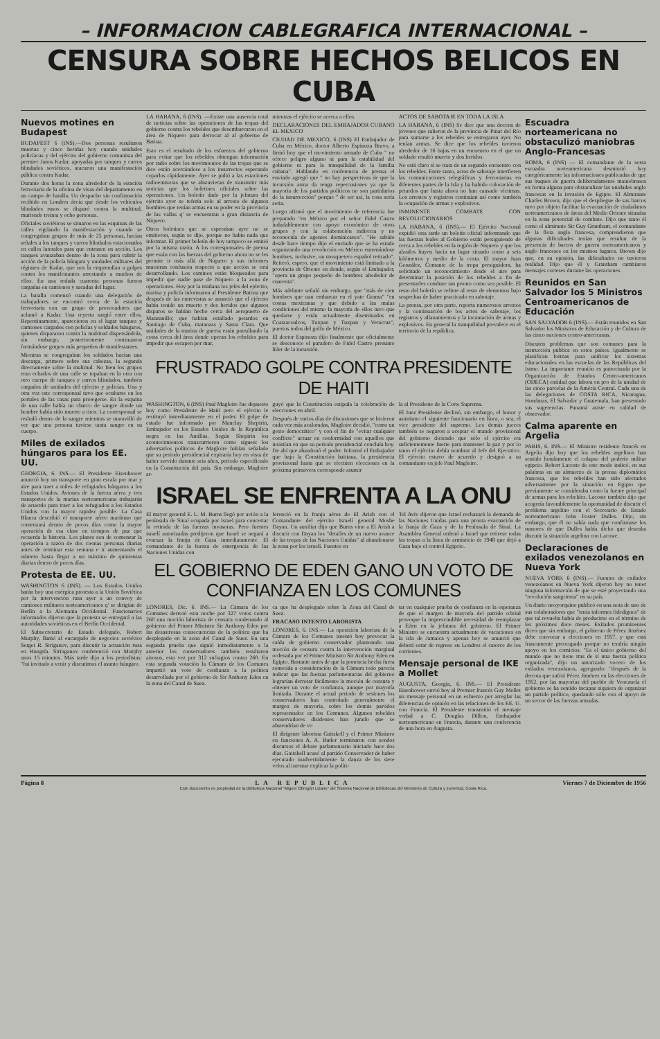– INFORMACION CABLEGRAFICA INTERNACIONAL –
CENSURA SOBRE HECHOS BELICOS EN CUBA
Nuevos motines en Budapest
BUDAPEST 6 (INS).—Dos personas resultaron muertas y cinco heridas hoy cuando unidades policíacas y del ejército del gobierno comunista del premier Janos Kadar, apoyadas por tanques y carros blindados soviéticos, atacaron una manifestación pública contra Kadar.
Durante dos horas la zona alrededor de la estación ferroviaria de la oficina de visas del departamento en un campo de batalla. Un despacho sin confirmación recibido en Londres decía que desde los vehículos blindados rusos se disparó contra la multitud, muriendo treinta y ocho personas.
Oficiales soviéticos se situaron en las esquinas de las calles vigilando la manifestación y cuando se congregaban grupos de más de 25 personas, hacían señales a los tanques y carros blindados estacionados en calles laterales para que entrasen en acción. Los tanques avanzaban dentro de la zona para cubrir la acción de la policía húngara y unidades militares del régimen de Kadar, que nos la emprendían a golpes contra los manifestantes arrestando a muchos de ellos. En una redada cuarenta personas fueron cargadas en camiones y sacadas del lugar.
La batalla comenzó cuando una delegación de trabajadores se encontró cerca de la estación ferroviaria con un grupo de provocadores que aclamó a Kadar. Una reyerta surgió entre ellos. Repentinamente, aparecieron en el lugar tanques y camiones cargados con policías y soldados húngaros, quienes dispararon contra la multitud dispersándola, sin embargo, posteriormente continuaron formándose grupos más pequeños de manifestantes.
Mientras se congregaban los soldados hacían una descarga, primero sobre sus cabezas, la segunda directamente sobre la multitud. No bien los grupos eran echados de una calle se topaban en la otra con otro cuerpo de tanques y carros blindados, también cargados de unidades del ejército y policías. Una y otra vez este corresponsal tuvo que ocultarse en los portales de las casas para protegerse. En la esquina de una calle había un charco de sangre donde un hombre había sido muerto a tiros. La corresponsal se resbaló dentro de la sangre mientras se maravilló de ver que una persona tuviese tanta sangre en su cuerpo.
Miles de exilados húngaros para los EE. UU.
GEORGIA, 6. INS.— El Presidente Eisenhower anunció hoy un transporte en gran escala por mar y aire para traer a miles de refugiados húngaros a los Estados Unidos. Aviones de la fuerza aérea y tres transportes de la marina norteamericana trabajarán de acuerdo para traer a los refugiados a los Estados Unidos con la mayor rapidez posible. La Casa Blanca describió el transporte aéreo marítimo que comenzará dentro de pocos días como la mayor operación de esa clase en tiempos de paz que recuerda la historia. Los planes son de comenzar la operación a razón de dos cientas personas diarias antes de terminar esta semana e ir aumentando el número hasta llegar a un máximo de quinientas diarias dentro de pocos días.
Protesta de EE. UU.
WASHINGTON 6 (INS). — Los Estados Unidos harán hoy una enérgica protesta a la Unión Soviética por la intervención rusa ayer a un convoy de camiones militares norteamericanos q' se dirigían de Berlín a la Alemania Occidental. Funcionarios informados dijeron que la protesta se entregará a las autoridades soviéticas en el Berlín Occidental.
El Subsecretario de Estado delegado, Robert Murphy, llamó al encargado de negocios soviético Sergei R. Striganov, para discutir la actuación rusa en Hungría. Stringanov conferenció con Murphy unos 15 minutos. Más tarde dijo a los periodistas: "fui invitado a venir y discutimos el asunto húngaro.
LA HABANA, 6 (INS). —Existe una ausencia total de noticias sobre las operaciones de las tropas del gobierno contra los rebeldes que desembarcaron en el área de Niquero para derrocar al al gobierno de Batista.
Esto es el resultado de los esfuerzos del gobierno para evitar que los rebeldes obtengan información por radio sobre los movimientos de las tropas que se dice están acercándose a los insurrectos esperando coparlos rápidamente. Ayer se pidió a las estaciones radioemisoras que se abstuvieran de transmitir más noticias que los boletines oficiales sobre las operaciones. Un boletín dado por la jefatura del ejército ayer se refería solo al arresto de algunos hombres que tenían armas en su poder en la provincia de las vallas q' se encuentran a gran distancia de Niquero.
Otros boletines que se esperaban ayer no se emitieron, según se dijo, porque no había nada que informar. El primer boletín de hoy tampoco se emitió por la misma razón. A los corresponsales de prensa que están con las fuerzas del gobierno ahora no se les permite ir más allá de Niquero y sus informes muestran confusión respecto a que acción se está desarrollando. Los caminos están bloqueados para impedir que nadie pase de Niquero a la zona de operaciones. Hoy por la mañana los jefes del ejército, marina y policía informaron al Presidente Batista que después de las entrevistas se anunció que el ejército había tenido un muerto y dos heridos que algunos disparos se habían hecho cerca del aeropuerto de Manzanillo; que habían estallado petardos en Santiago de Cuba, matanzas y Santa Clara. Que unidades de la marina de guerra están patrullando la costa cerca del área donde operan los rebeldes para impedir que escapen por mar,
mientras el ejército se acerca a ellos.
DECLARACIONES DEL EMBAJADOR CUBANO EL MEXICO
CIUDAD DE MEXICO, 6 (INS) El Embajador de Cuba en México, doctor Alberto Espinoza Bravo, a firmó hoy que el movimiento armado de Cuba " no ofrece peligro alguno ni para la estabilidad del gobierno ni para la tranquilidad de la familia cubana". Hablando en conferencia de prensa el enviado agregó que " no hay perspectivas de que la incursión arma da tenga repercusiones ya que la mayoría de los partidos políticos no son partidarios de la insurrección" porque " de ser así, la cosa sería seria.
Luego afirmó que el movimiento de referencia fue preparado "en México por el señor Fidel Castro indudablemente con apoyo económico de otros grupos y con la colaboración indirecta y no reconocida de agentes dominicanos". "He sabido desde hace tiempo dijo el enviado que se ha estado organizando una revolución en México entrenándose hombres, inclusive, un mosquetero español retirado". Reiteró, espero, que el movimiento está limitado a la provincia de Oriente en donde, según el Embajador, "opera un grupo pequeño de hombres alrededor de cuarenta".
Más adelante señaló sin embargo, que "más de cien hombres que nan embarcar en el yate Grama" "en costas mexicanas y que debido a las malas condiciones del mismo la mayoría de ellos tuvo que quedarse y están actualmente diseminados en Coatzacoalcos, Tuxpan y Tuxpan y Veracruz", puertos todos del golfo de México.
El doctor Espinoza dijo finalmente que oficialmente se desconoce el paradero de Fidel Castro presunto líder de la incursión.
ACTOS DE SABOTAJE EN TODA LA ISLA
LA HABANA, 6 (INS) Se dice que una docena de jóvenes que salieron de la provincia de Pinar del Río para sumarse a los rebeldes se entregaron ayer. No tenían armas. Se dice que los rebeldes tuvieron alrededor de 16 bajas en un encuentro en el que un soldado resultó muerto y dos heridos.
No está claro si se trata de un segundo encuentro con los rebeldes. Entre tanto, actos de sabotaje interfieren las comunicaciones telegráficas y ferroviarias en diferentes partes de la Isla y ha habido colocación de petardos que hasta ahora no han causado víctimas. Los arrestos y registros continúan así como también la ocupación de armas y explosivos.
INMINENTE COMBATE CON REVOLUCIONARIOS
LA HABANA, 6 (INS).— El Ejército Nacional expidió esta tarde un boletín oficial informando que las fuerzas leales al Gobierno están persiguiendo de cerca a los rebeldes en la región de Niquero y que los alzados huyen hacia un lugar situado como a seis kilómetros y medio de la costa. El mayor Juan González, Comante de la tropa persiguidora, ha solicitado un reconocimiento desde el aire para determinar la posición de los rebeldes a fin de presentarles combate tan pronto como sea posible. El resto del boletín se refiere al resto de elementos bajo sospechas de haber practicado en sabotaje.
La prensa, por otra parte, reporta numerosos arrestos y la continuación de los actos de sabotaje, los registros y allanamientos y la incautación de armas y explosivos. En general la tranquilidad prevalece en el territorio de la república.
FRUSTRADO GOLPE CONTRA PRESIDENTE DE HAITI
WASHINGTON, 6 (INS) Paul Magloire fue depuesto hoy como Presidente de Haití pero el ejército le restituyó inmediatamente en el poder. El golpe de estado fue informado por Mauclay Shepirin, Embajador en los Estados Unidos de la República negra en las Antillas. Según Shepirin los acontecimientos transcurrieron como siguen: los adversarios políticos de Magloire habían señalado que su periodo presidencial expiraría hoy en vista de haber servido durante seis años, periodo especificado en la Constitución del país. Sin embargo, Magloire ar-
guyó que la Constitución estipula la celebración de elecciones en abril.
Después de varios días de discusiones que se hicieron cada vez más acaloradas, Magloire decidió, "como un gesto democrático" y con el fin de "evitar cualquier conflicto" actuar en conformidad con aquellos que insistían en que su periodo presidencial concluía hoy. De ahí que abandonó el poder. Informó el Embajador que bajo la Constitución haitiana, la presidencia provisional hasta que se efectúen elecciones en la próxima primavera corresponde asumir
la al Presidente de la Corte Suprema.
El Juez Presidente declinó, sin embargo, el honor y asimismo el siguiente funcionario en línea, o sea, el vice presidente del supremo. Los demás jueces también se negaron a aceptar el mando provisional del gobierno diciendo que sólo el ejército era suficientemente fuerte para mantener la paz y por lo tanto el ejército debía nombrar al Jefe del Ejecutivo. El ejército estuvo de acuerdo y designó a su comandante en jefe Paul Magloire.
ISRAEL SE ENFRENTA A LA ONU
El mayor general E. L. M. Burns llegó por avión a la península de Sinaí ocupada por Israel para concertar la retirada de las fuerzas invasoras. Pero fuentes israelí autorizadas predijeron que Israel se negará a evacuar la franja de Gaza inmediatamente. El comandante de la fuerza de emergencia de las Naciones Unidas con
ferenció en la franja aérea de El Arish con el Comandante del ejército Israelí general Moshe Dayan. Un auxiliar dijo que Burns vino a El Arish a discutir con Dayan los "detalles de un nuevo avance de las tropas de las Naciones Unidas" al abandonarse la zona por los israelí. Fuentes en
Tel Aviv dijeron que Israel rechazará la demanda de las Naciones Unidas para una pronta evacuación de la franja de Gaza y de la Península de Sinaí. La Asamblea General ordenó a Israel que retirese todas las tropas a la línea de armisticio de 1948 que dejó a Gaza bajo el control Egipcio.
EL GOBIERNO DE EDEN GANO UN VOTO DE CONFIANZA EN LOS COMUNES
LONDRES, Dic. 6. INS.— La Cámara de los Comunes derrotó esta noche por 327 votos contra 260 una moción laborista de censura condenando al gobierno del Primer Ministro Sir Anthony Eden por las desastrosas consecuencias de la política que ha desplegado en la zona del Canal de Suez. En una segunda prueba que siguió inmediatamente a la anterior los conservadores también resultaron airosos, esta vez por 312 sufragios contra 260. En esta segunda votación la Cámara de los Comunes impartió un voto de confianza a la política desarrollada por el gobierno de Sir Anthony Eden en la zona del Canal de Suez.
ca que ha desplegado sobre la Zona del Canal de Suez.
FRACASO INTENTO LABORISTA
LONDRES, 6. INS.— La oposición laborista de la Cámara de los Comunes intentó hoy provocar la caída de gobierno conservador planteando una moción de censura contra la intervención marginal ordenada por el Primer Ministro Sir Anthony Eden en Egipto. Bastante antes de que la ponencia hecha fuera sometida a consideración de la Cámara todo parecía indicar que las fuerzas parlamentarias del gobierno lograrían derrotar fácilmente la moción de censura y obtener un voto de confianza, aunque por mayoría limitada. Durante el actual periodo de sesiones los conservadores han controlado generalmente el margen de mayoría, sobre los demás partidos representados en los Comunes. Algunos rebeldes conservadores disidentes han jurado que se abstendrían de vo
El dirigente laborista Gaitskell y el Primer Ministro en funciones A. A. Butler terminaron con sendos discursos el debate parlamentario iniciado hace dos días. Gaitskell acusó al partido Conservador de haber ejecutado inadvertidamente la danza de los siete velos al intentar explicar la políti-
tar en cualquier prueba de confianza en la esperanza de que el margen de mayoría del partido oficial provoque la imprescindible necesidad de reemplazar a Eden en la jefatura del gobierno. El Primer Ministro se encuentra actualmente de vacaciones en la isla de Jamaica y apenas hoy se anunció que deberá estar de regreso en Londres el catorce de los corrientes.
Mensaje personal de IKE a Mollet
AUGUSTA, Georgia, 6. INS.— El Presidente Eisenhower envió hoy al Premier francés Guy Mollet un mensaje personal en un esfuerzo por arreglar las diferencias de opinión en las relaciones de los EE. U. con Francia. El Presidente transmitió el mensaje verbal a C. Douglas Dillon, Embajador norteamericano en Francia, durante una conferencia de una hora en Augusta.
Escuadra norteamericana no obstaculizó maniobras Anglo-Francesas
ROMA, 6 (INS) — El comandante de la sexta escuadra norteamericana desmintió hoy categóricamente las informaciones publicadas de que sus buques de guerra deliberadamente maniobrasen en forma alguna para obstaculizar las unidades anglo francesas en la invasión de Egipto. El Almirante Charles Brown, dijo que el despliegue de sus barcos tuvo por objeto facilitar la evacuación de ciudadanos norteamericanos de áreas del Medio Oriente situadas en la zona potencial de combate. Dijo que tanto él como el almirante Sir Guy Grantham, el comandante de la flota anglo francesa, comprendieron que algunas dificultades tenían que resultar de la presencia de barcos de guerra norteamericanos y anglo franceses en los mismos lugares. Brown dijo que, en su opinión, las dificultades no tuvieron realidad. Dijo que él y Grantham cambiaron mensajes corteses durante las operaciones.
Reunidos en San Salvador los 5 Ministros Centroamericanos de Educación
SAN SALVADOR 6 (INS).— Están reunidos en San Salvador los Ministros de Educación y de Cultura de las cinco naciones centro-americanas.
Discuten problemas que son comunes para la instrucción pública en estos países. Igualmente se planifican formas para unificar los sistemas educacionales en las escuelas de las Repúblicas del Istmo. La importante reunión es patrocinada por la Organización de Estados Centro-americanos (ODECA) entidad que labora en pro de la unidad de las cinco parcelas de la Améria Central. Cada una de las delegaciones de COSTA RICA, Nicaragua, Honduras, El Salvador y Guatemala, han presentado sus sugerencias. Panamá asiste en calidad de observador.
Calma aparente en Argelia
PARIS, 6. INS.— El Ministro residente francés en Argelia dijo hoy que los rebeldes argelinos han sentido hondamente el colapso del poderío militar egipcio. Robert Lacoste de este modo indicó, en sus palabras en un almuerzo de la prensa diplomática francesa, que los rebeldes han sido afectados adversamente por la situación en Egipto que previamente se consideraba como la fuente principal de armas para los rebeldes. Lacoste también dijo que acogería favorablemente la oportunidad de discutir el problema argelino con el Secretario de Estado norteamericano John Foster Dulles. Dijo, sin embargo, que él no sabía nada que confirmase los rumores de que Dulles había dicho que deseaba discutir la situación argelina con Lacoste.
Declaraciones de exilados venezolanos en Nueva York
NUEVA YORK 6 (INS).— Fuentes de exilados venezolanos en Nueva York dijeron hoy no tener ninguna información de que se esté proyectando una "revolución sangrienta" en su país.
Un diario neoyorquino publicó en una nota de uno de sus colaboradores que "tenía informes fidedignos" de que tal revuelta había de producirse en el término de los próximos doce meses. Exilados prominentes dicen que sin embargo, el gobierno de Pérez Jiménez debe convocar a elecciones en 1957, y que está francamente preocupado porque no tendría ningún apoyo en los comicios. "Es el único gobierno del mundo que no tiene tras de sí una fuerza política organizada", dijo un autorizado vocero de los exilados venezolanos, agregando: "después de la derrota que sufrió Pérez Jiménez en las elecciones de 1952, por las mayorías del pueblo de Venezuela el gobierno se ha sentido incapaz siquiera de organizar un partido político, quedando sólo con el apoyo de un sector de las fuerzas armadas.
Página 8 LA REPUBLICA Viernes 7 de Diciembre de 1956
Este documento es propiedad de la Biblioteca Nacional "Miguel Obregón Lizano" del Sistema Nacional de Bibliotecas del Ministerio de Cultura y Juventud, Costa Rica.